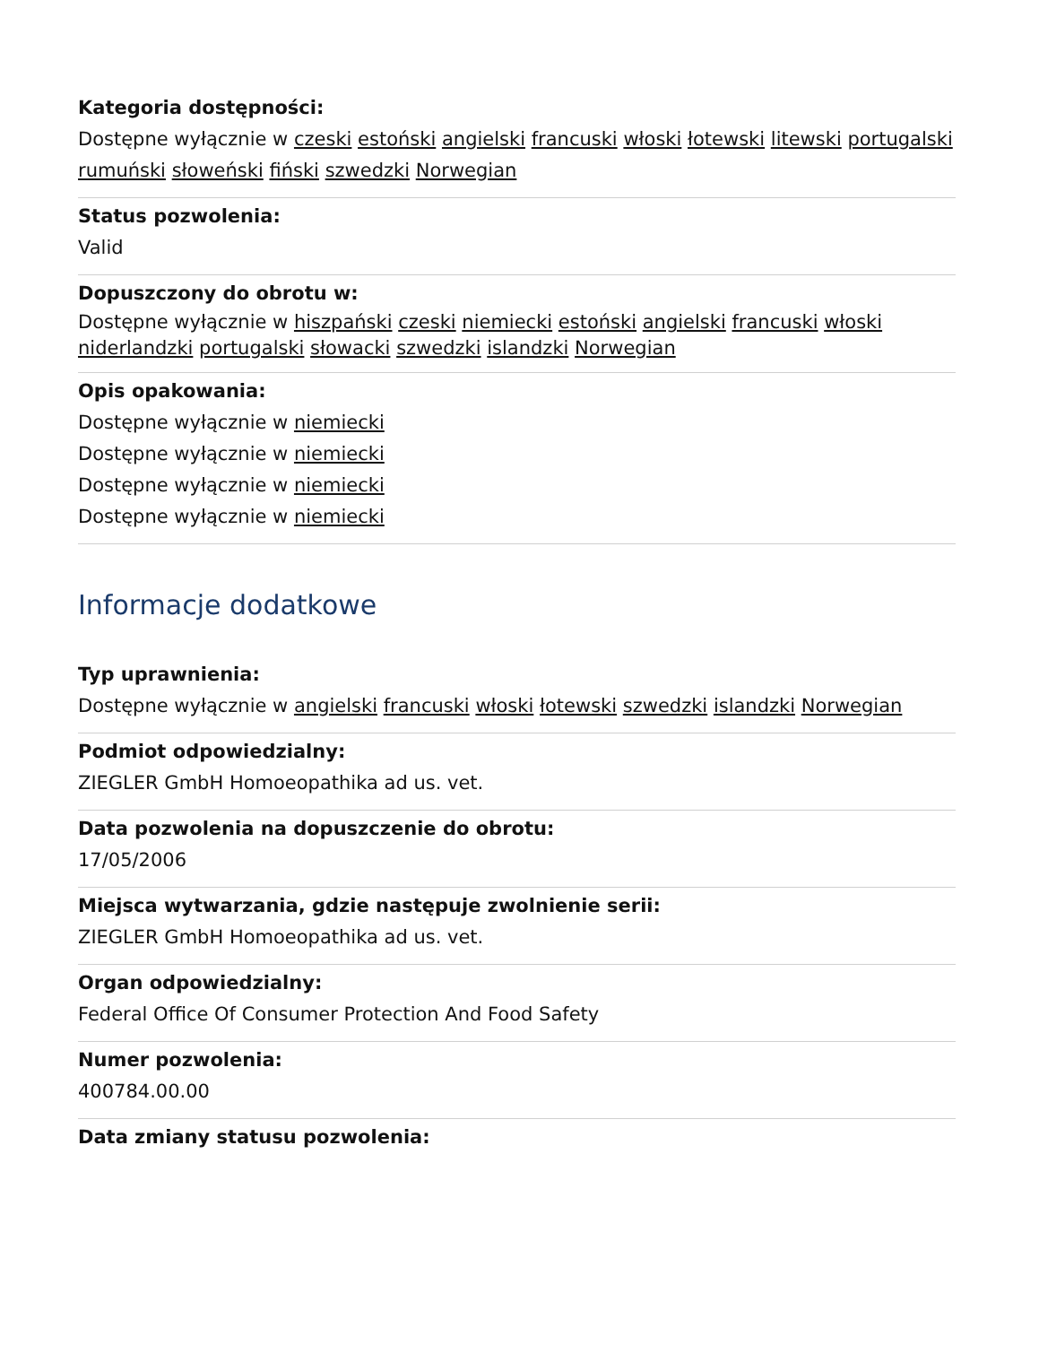Kategoria dostępności:
Dostępne wyłącznie w czeski estoński angielski francuski włoski łotewski litewski portugalski rumuński słoweński fiński szwedzki Norwegian
Status pozwolenia:
Valid
Dopuszczony do obrotu w:
Dostępne wyłącznie w hiszpański czeski niemiecki estoński angielski francuski włoski niderlandzki portugalski słowacki szwedzki islandzki Norwegian
Opis opakowania:
Dostępne wyłącznie w niemiecki
Dostępne wyłącznie w niemiecki
Dostępne wyłącznie w niemiecki
Dostępne wyłącznie w niemiecki
Informacje dodatkowe
Typ uprawnienia:
Dostępne wyłącznie w angielski francuski włoski łotewski szwedzki islandzki Norwegian
Podmiot odpowiedzialny:
ZIEGLER GmbH Homoeopathika ad us. vet.
Data pozwolenia na dopuszczenie do obrotu:
17/05/2006
Miejsca wytwarzania, gdzie następuje zwolnienie serii:
ZIEGLER GmbH Homoeopathika ad us. vet.
Organ odpowiedzialny:
Federal Office Of Consumer Protection And Food Safety
Numer pozwolenia:
400784.00.00
Data zmiany statusu pozwolenia: